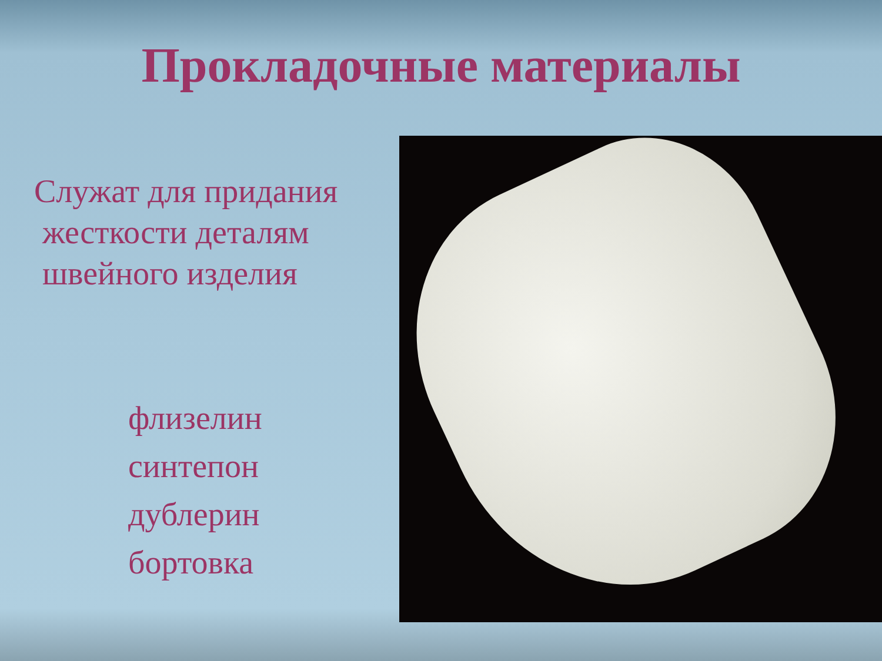Прокладочные материалы
Служат для придания
жесткости деталям
швейного изделия
флизелин
синтепон
дублерин
бортовка